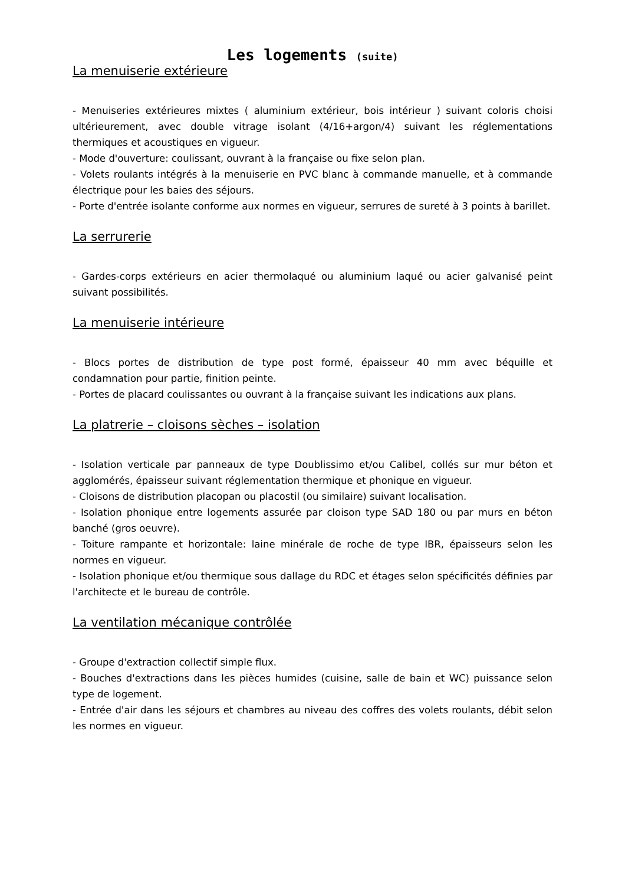Les logements (suite)
La menuiserie extérieure
- Menuiseries extérieures mixtes ( aluminium extérieur, bois intérieur ) suivant coloris choisi ultérieurement, avec double vitrage isolant (4/16+argon/4) suivant les réglementations thermiques et acoustiques en vigueur.
- Mode d'ouverture: coulissant, ouvrant à la française ou fixe selon plan.
- Volets roulants intégrés à la menuiserie en PVC blanc à commande manuelle, et à commande électrique pour les baies des séjours.
- Porte d'entrée isolante conforme aux normes en vigueur, serrures de sureté à 3 points à barillet.
La serrurerie
- Gardes-corps extérieurs en acier thermolaqué ou aluminium laqué ou acier galvanisé peint suivant possibilités.
La menuiserie intérieure
- Blocs portes de distribution de type post formé, épaisseur 40 mm avec béquille et condamnation pour partie, finition peinte.
- Portes de placard coulissantes ou ouvrant à la française suivant les indications aux plans.
La platrerie – cloisons sèches – isolation
- Isolation verticale par panneaux de type Doublissimo et/ou Calibel, collés sur mur béton et agglomérés, épaisseur suivant réglementation thermique et phonique en vigueur.
- Cloisons de distribution placopan ou placostil (ou similaire) suivant localisation.
- Isolation phonique entre logements assurée par cloison type SAD 180 ou par murs en béton banché (gros oeuvre).
- Toiture rampante et horizontale: laine minérale de roche de type IBR, épaisseurs selon les normes en vigueur.
- Isolation phonique et/ou thermique sous dallage du RDC et étages selon spécificités définies par l'architecte et le bureau de contrôle.
La ventilation mécanique contrôlée
- Groupe d'extraction collectif simple flux.
- Bouches d'extractions dans les pièces humides (cuisine, salle de bain et WC) puissance selon type de logement.
- Entrée d'air dans les séjours et chambres au niveau des coffres des volets roulants, débit selon les normes en vigueur.